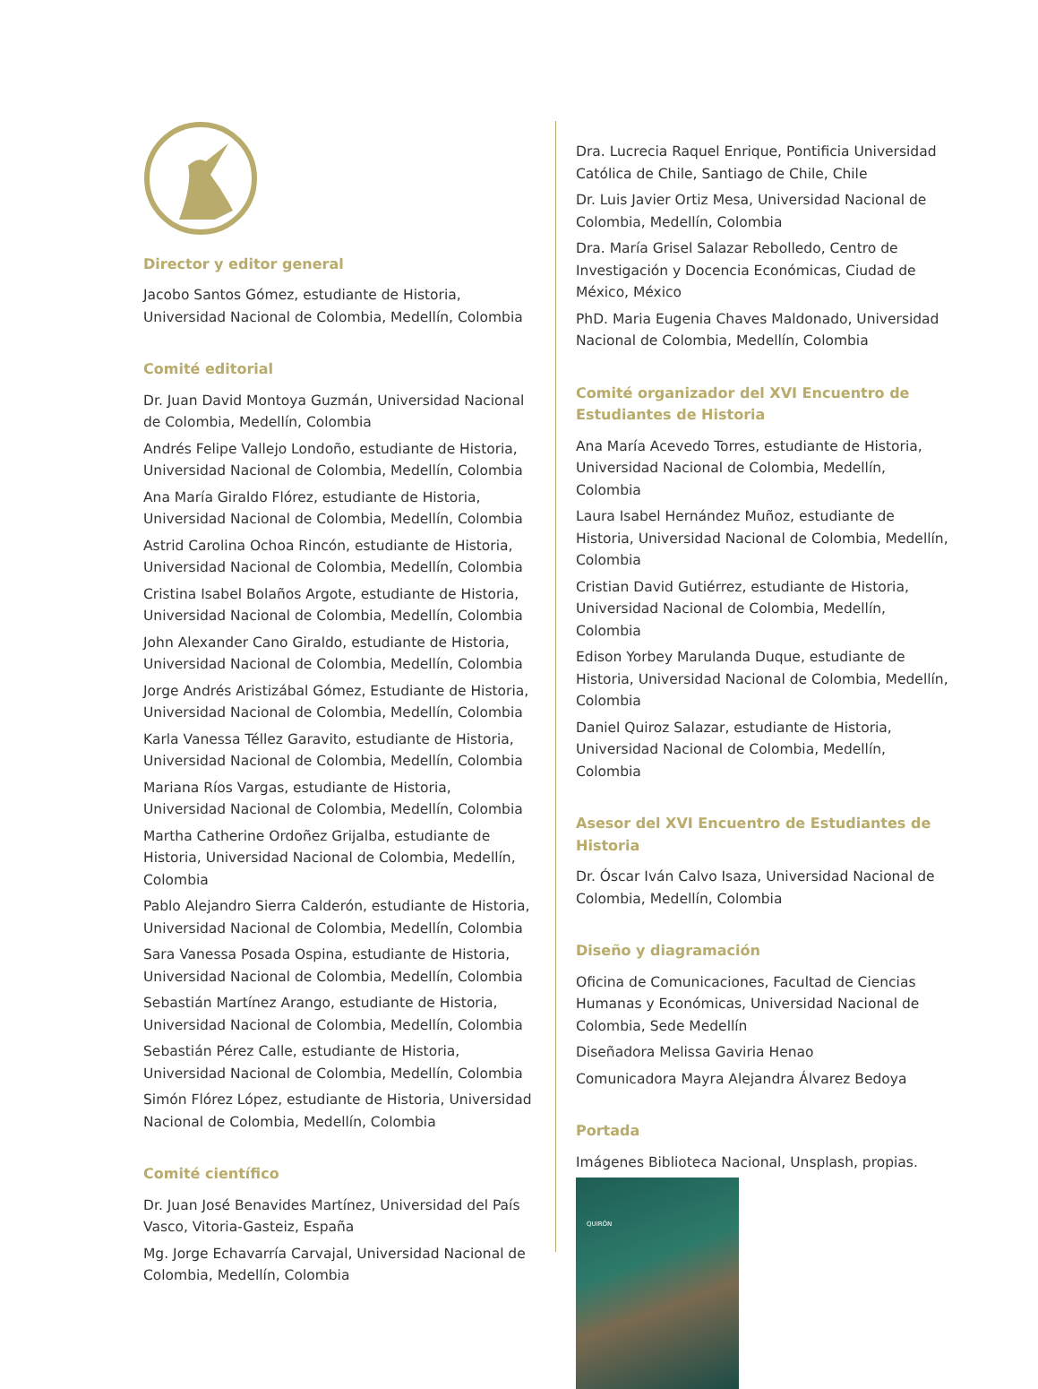Director y editor general
Jacobo Santos Gómez, estudiante de Historia, Universidad Nacional de Colombia, Medellín, Colombia
Comité editorial
Dr. Juan David Montoya Guzmán, Universidad Nacional de Colombia, Medellín, Colombia
Andrés Felipe Vallejo Londoño, estudiante de Historia, Universidad Nacional de Colombia, Medellín, Colombia
Ana María Giraldo Flórez, estudiante de Historia, Universidad Nacional de Colombia, Medellín, Colombia
Astrid Carolina Ochoa Rincón, estudiante de Historia, Universidad Nacional de Colombia, Medellín, Colombia
Cristina Isabel Bolaños Argote, estudiante de Historia, Universidad Nacional de Colombia, Medellín, Colombia
John Alexander Cano Giraldo, estudiante de Historia, Universidad Nacional de Colombia, Medellín, Colombia
Jorge Andrés Aristizábal Gómez, Estudiante de Historia, Universidad Nacional de Colombia, Medellín, Colombia
Karla Vanessa Téllez Garavito, estudiante de Historia, Universidad Nacional de Colombia, Medellín, Colombia
Mariana Ríos Vargas, estudiante de Historia, Universidad Nacional de Colombia, Medellín, Colombia
Martha Catherine Ordoñez Grijalba, estudiante de Historia, Universidad Nacional de Colombia, Medellín, Colombia
Pablo Alejandro Sierra Calderón, estudiante de Historia, Universidad Nacional de Colombia, Medellín, Colombia
Sara Vanessa Posada Ospina, estudiante de Historia, Universidad Nacional de Colombia, Medellín, Colombia
Sebastián Martínez Arango, estudiante de Historia, Universidad Nacional de Colombia, Medellín, Colombia
Sebastián Pérez Calle, estudiante de Historia, Universidad Nacional de Colombia, Medellín, Colombia
Simón Flórez López, estudiante de Historia, Universidad Nacional de Colombia, Medellín, Colombia
Comité científico
Dr. Juan José Benavides Martínez, Universidad del País Vasco, Vitoria-Gasteiz, España
Mg. Jorge Echavarría Carvajal, Universidad Nacional de Colombia, Medellín, Colombia
Dra. Lucrecia Raquel Enrique, Pontificia Universidad Católica de Chile, Santiago de Chile, Chile
Dr. Luis Javier Ortiz Mesa, Universidad Nacional de Colombia, Medellín, Colombia
Dra. María Grisel Salazar Rebolledo, Centro de Investigación y Docencia Económicas, Ciudad de México, México
PhD. Maria Eugenia Chaves Maldonado, Universidad Nacional de Colombia, Medellín, Colombia
Comité organizador del XVI Encuentro de Estudiantes de Historia
Ana María Acevedo Torres, estudiante de Historia, Universidad Nacional de Colombia, Medellín, Colombia
Laura Isabel Hernández Muñoz, estudiante de Historia, Universidad Nacional de Colombia, Medellín, Colombia
Cristian David Gutiérrez, estudiante de Historia, Universidad Nacional de Colombia, Medellín, Colombia
Edison Yorbey Marulanda Duque, estudiante de Historia, Universidad Nacional de Colombia, Medellín, Colombia
Daniel Quiroz Salazar, estudiante de Historia, Universidad Nacional de Colombia, Medellín, Colombia
Asesor del XVI Encuentro de Estudiantes de Historia
Dr. Óscar Iván Calvo Isaza, Universidad Nacional de Colombia, Medellín, Colombia
Diseño y diagramación
Oficina de Comunicaciones, Facultad de Ciencias Humanas y Económicas, Universidad Nacional de Colombia, Sede Medellín
Diseñadora Melissa Gaviria Henao
Comunicadora Mayra Alejandra Álvarez Bedoya
Portada
Imágenes Biblioteca Nacional, Unsplash, propias.
QUIRÓN